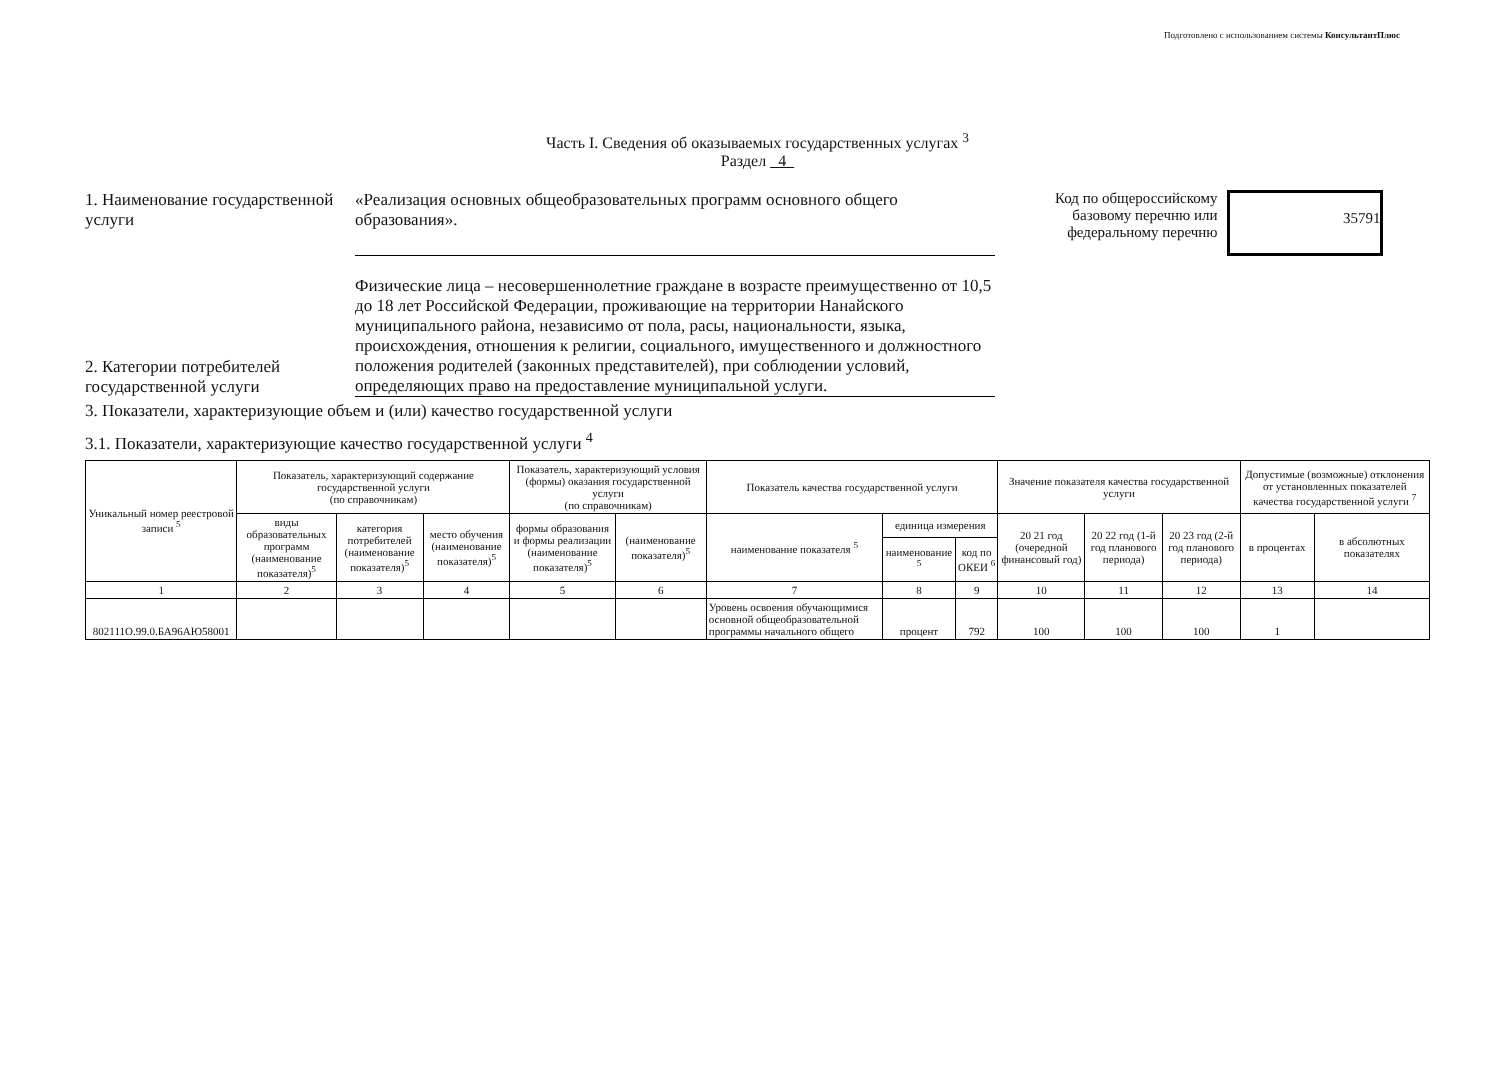Подготовлено с использованием системы КонсультантПлюс
Часть I. Сведения об оказываемых государственных услугах <sup>3</sup>
Раздел 4
1. Наименование государственной услуги
«Реализация основных общеобразовательных программ основного общего образования».
Код по общероссийскому
базовому перечню или
федеральному перечню
35791
2. Категории потребителей государственной услуги
Физические лица – несовершеннолетние граждане в возрасте преимущественно от 10,5 до 18 лет Российской Федерации, проживающие на территории Нанайского муниципального района, независимо от пола, расы, национальности, языка, происхождения, отношения к религии, социального, имущественного и должностного положения родителей (законных представителей), при соблюдении условий, определяющих право на предоставление муниципальной услуги.
3. Показатели, характеризующие объем и (или) качество государственной услуги
3.1. Показатели, характеризующие качество государственной услуги <sup>4</sup>
| Уникальный номер реестровой записи <sup>5</sup> | Показатель, характеризующий содержание государственной услуги (по справочникам) | | | Показатель, характеризующий условия (формы) оказания государственной услуги (по справочникам) | | Показатель качества государственной услуги | | | Значение показателя качества государственной услуги | | | Допустимые (возможные) отклонения от установленных показателей качества государственной услуги <sup>7</sup> | |
| --- | --- | --- | --- | --- | --- | --- | --- | --- | --- | --- | --- | --- | --- |
| | виды образовательных программ (наименование показателя)<sup>5</sup> | категория потребителей (наименование показателя)<sup>5</sup> | место обучения (наименование показателя)<sup>5</sup> | формы образования и формы реализации (наименование показателя)<sup>5</sup> | (наименование показателя)<sup>5</sup> | наименование показателя <sup>5</sup> | единица измерения | | 20 21 год (очередной финансовый год) | 20 22 год (1-й год планового периода) | 20 23 год (2-й год планового периода) | в процентах | в абсолютных показателях |
| | | | | | | | наименование <sup>5</sup> | код по ОКЕИ <sup>6</sup> | | | | | |
| 1 | 2 | 3 | 4 | 5 | 6 | 7 | 8 | 9 | 10 | 11 | 12 | 13 | 14 |
| 802111О.99.0.БА96АЮ58001 | | | | | | Уровень освоения обучающимися основной общеобразовательной программы начального общего | процент | 792 | 100 | 100 | 100 | 1 | |